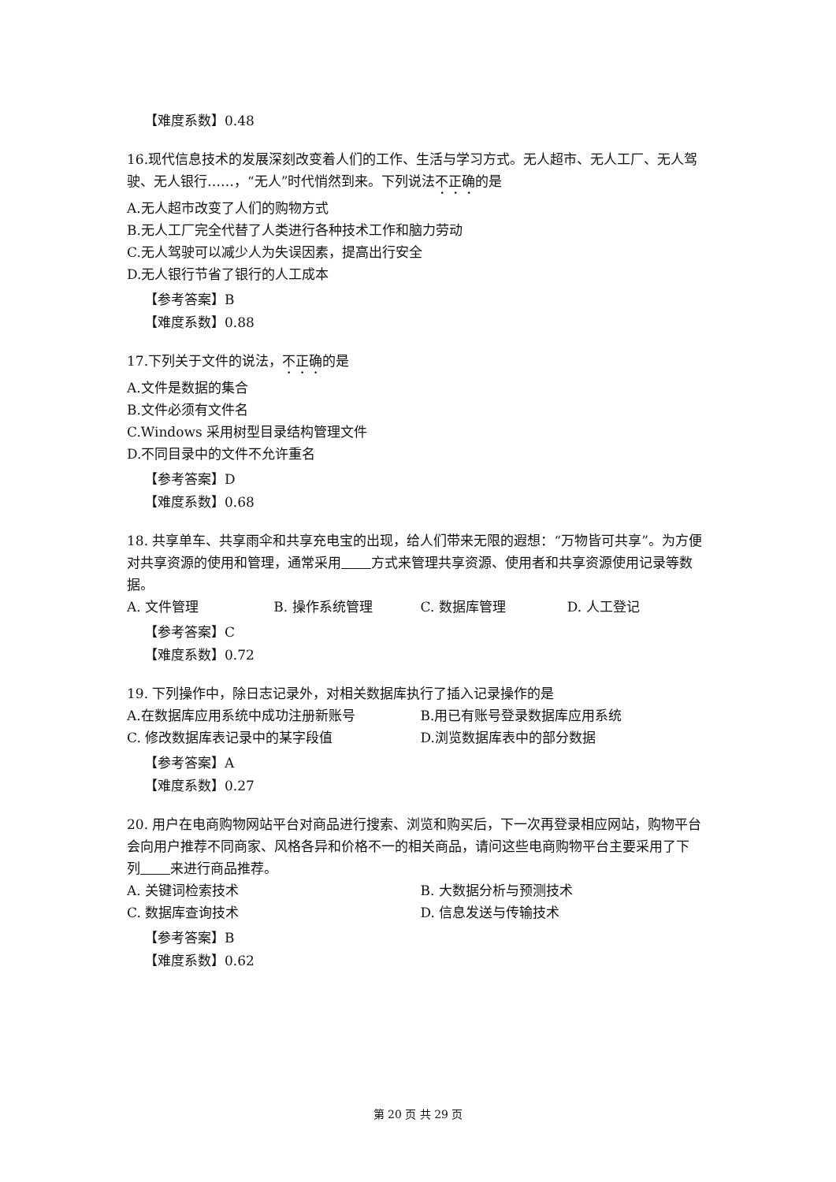【难度系数】0.48
16.现代信息技术的发展深刻改变着人们的工作、生活与学习方式。无人超市、无人工厂、无人驾驶、无人银行……，“无人”时代悄然到来。下列说法不正确的是
A.无人超市改变了人们的购物方式
B.无人工厂完全代替了人类进行各种技术工作和脑力劳动
C.无人驾驶可以减少人为失误因素，提高出行安全
D.无人银行节省了银行的人工成本
【参考答案】B
【难度系数】0.88
17.下列关于文件的说法，不正确的是
A.文件是数据的集合
B.文件必须有文件名
C.Windows 采用树型目录结构管理文件
D.不同目录中的文件不允许重名
【参考答案】D
【难度系数】0.68
18. 共享单车、共享雨伞和共享充电宝的出现，给人们带来无限的遐想：“万物皆可共享”。为方便对共享资源的使用和管理，通常采用 方式来管理共享资源、使用者和共享资源使用记录等数据。
A. 文件管理 B. 操作系统管理 C. 数据库管理 D. 人工登记
【参考答案】C
【难度系数】0.72
19. 下列操作中，除日志记录外，对相关数据库执行了插入记录操作的是
A.在数据库应用系统中成功注册新账号 B.用已有账号登录数据库应用系统
C. 修改数据库表记录中的某字段值 D.浏览数据库表中的部分数据
【参考答案】A
【难度系数】0.27
20. 用户在电商购物网站平台对商品进行搜索、浏览和购买后，下一次再登录相应网站，购物平台会向用户推荐不同商家、风格各异和价格不一的相关商品，请问这些电商购物平台主要采用了下列 来进行商品推荐。
A. 关键词检索技术 B. 大数据分析与预测技术
C. 数据库查询技术 D. 信息发送与传输技术
【参考答案】B
【难度系数】0.62
第 20 页 共 29 页